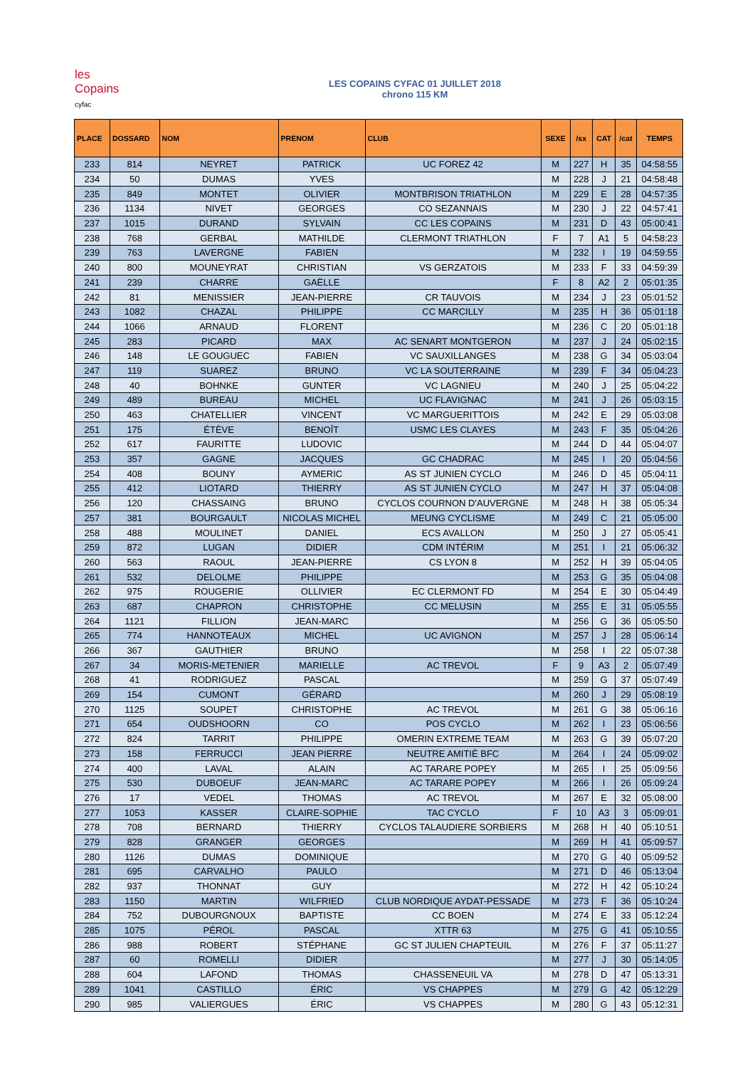les
Copains
cyfac
LES COPAINS CYFAC 01 JUILLET 2018
chrono 115 KM
| PLACE | DOSSARD | NOM | PRENOM | CLUB | SEXE | /sx | CAT | /cat | TEMPS |
| --- | --- | --- | --- | --- | --- | --- | --- | --- | --- |
| 233 | 814 | NEYRET | PATRICK | UC FOREZ 42 | M | 227 | H | 35 | 04:58:55 |
| 234 | 50 | DUMAS | YVES | | M | 228 | J | 21 | 04:58:48 |
| 235 | 849 | MONTET | OLIVIER | MONTBRISON TRIATHLON | M | 229 | E | 28 | 04:57:35 |
| 236 | 1134 | NIVET | GEORGES | CO SEZANNAIS | M | 230 | J | 22 | 04:57:41 |
| 237 | 1015 | DURAND | SYLVAIN | CC LES COPAINS | M | 231 | D | 43 | 05:00:41 |
| 238 | 768 | GERBAL | MATHILDE | CLERMONT TRIATHLON | F | 7 | A1 | 5 | 04:58:23 |
| 239 | 763 | LAVERGNE | FABIEN | | M | 232 | I | 19 | 04:59:55 |
| 240 | 800 | MOUNEYRAT | CHRISTIAN | VS GERZATOIS | M | 233 | F | 33 | 04:59:39 |
| 241 | 239 | CHARRE | GAËLLE | | F | 8 | A2 | 2 | 05:01:35 |
| 242 | 81 | MENISSIER | JEAN-PIERRE | CR TAUVOIS | M | 234 | J | 23 | 05:01:52 |
| 243 | 1082 | CHAZAL | PHILIPPE | CC MARCILLY | M | 235 | H | 36 | 05:01:18 |
| 244 | 1066 | ARNAUD | FLORENT | | M | 236 | C | 20 | 05:01:18 |
| 245 | 283 | PICARD | MAX | AC SENART MONTGERON | M | 237 | J | 24 | 05:02:15 |
| 246 | 148 | LE GOUGUEC | FABIEN | VC SAUXILLANGES | M | 238 | G | 34 | 05:03:04 |
| 247 | 119 | SUAREZ | BRUNO | VC LA SOUTERRAINE | M | 239 | F | 34 | 05:04:23 |
| 248 | 40 | BOHNKE | GUNTER | VC LAGNIEU | M | 240 | J | 25 | 05:04:22 |
| 249 | 489 | BUREAU | MICHEL | UC FLAVIGNAC | M | 241 | J | 26 | 05:03:15 |
| 250 | 463 | CHATELLIER | VINCENT | VC MARGUERITTOIS | M | 242 | E | 29 | 05:03:08 |
| 251 | 175 | ÉTÈVE | BENOÎT | USMC LES CLAYES | M | 243 | F | 35 | 05:04:26 |
| 252 | 617 | FAURITTE | LUDOVIC | | M | 244 | D | 44 | 05:04:07 |
| 253 | 357 | GAGNE | JACQUES | GC CHADRAC | M | 245 | I | 20 | 05:04:56 |
| 254 | 408 | BOUNY | AYMERIC | AS ST JUNIEN CYCLO | M | 246 | D | 45 | 05:04:11 |
| 255 | 412 | LIOTARD | THIERRY | AS ST JUNIEN CYCLO | M | 247 | H | 37 | 05:04:08 |
| 256 | 120 | CHASSAING | BRUNO | CYCLOS COURNON D'AUVERGNE | M | 248 | H | 38 | 05:05:34 |
| 257 | 381 | BOURGAULT | NICOLAS MICHEL | MEUNG CYCLISME | M | 249 | C | 21 | 05:05:00 |
| 258 | 488 | MOULINET | DANIEL | ECS AVALLON | M | 250 | J | 27 | 05:05:41 |
| 259 | 872 | LUGAN | DIDIER | CDM INTÉRIM | M | 251 | I | 21 | 05:06:32 |
| 260 | 563 | RAOUL | JEAN-PIERRE | CS LYON 8 | M | 252 | H | 39 | 05:04:05 |
| 261 | 532 | DELOLME | PHILIPPE | | M | 253 | G | 35 | 05:04:08 |
| 262 | 975 | ROUGERIE | OLLIVIER | EC CLERMONT FD | M | 254 | E | 30 | 05:04:49 |
| 263 | 687 | CHAPRON | CHRISTOPHE | CC MELUSIN | M | 255 | E | 31 | 05:05:55 |
| 264 | 1121 | FILLION | JEAN-MARC | | M | 256 | G | 36 | 05:05:50 |
| 265 | 774 | HANNOTEAUX | MICHEL | UC AVIGNON | M | 257 | J | 28 | 05:06:14 |
| 266 | 367 | GAUTHIER | BRUNO | | M | 258 | I | 22 | 05:07:38 |
| 267 | 34 | MORIS-METENIER | MARIELLE | AC TREVOL | F | 9 | A3 | 2 | 05:07:49 |
| 268 | 41 | RODRIGUEZ | PASCAL | | M | 259 | G | 37 | 05:07:49 |
| 269 | 154 | CUMONT | GÉRARD | | M | 260 | J | 29 | 05:08:19 |
| 270 | 1125 | SOUPET | CHRISTOPHE | AC TREVOL | M | 261 | G | 38 | 05:06:16 |
| 271 | 654 | OUDSHOORN | CO | POS CYCLO | M | 262 | I | 23 | 05:06:56 |
| 272 | 824 | TARRIT | PHILIPPE | OMERIN EXTREME TEAM | M | 263 | G | 39 | 05:07:20 |
| 273 | 158 | FERRUCCI | JEAN PIERRE | NEUTRE AMITIÉ BFC | M | 264 | I | 24 | 05:09:02 |
| 274 | 400 | LAVAL | ALAIN | AC TARARE POPEY | M | 265 | I | 25 | 05:09:56 |
| 275 | 530 | DUBOEUF | JEAN-MARC | AC TARARE POPEY | M | 266 | I | 26 | 05:09:24 |
| 276 | 17 | VEDEL | THOMAS | AC TREVOL | M | 267 | E | 32 | 05:08:00 |
| 277 | 1053 | KASSER | CLAIRE-SOPHIE | TAC CYCLO | F | 10 | A3 | 3 | 05:09:01 |
| 278 | 708 | BERNARD | THIERRY | CYCLOS TALAUDIERE SORBIERS | M | 268 | H | 40 | 05:10:51 |
| 279 | 828 | GRANGER | GEORGES | | M | 269 | H | 41 | 05:09:57 |
| 280 | 1126 | DUMAS | DOMINIQUE | | M | 270 | G | 40 | 05:09:52 |
| 281 | 695 | CARVALHO | PAULO | | M | 271 | D | 46 | 05:13:04 |
| 282 | 937 | THONNAT | GUY | | M | 272 | H | 42 | 05:10:24 |
| 283 | 1150 | MARTIN | WILFRIED | CLUB NORDIQUE AYDAT-PESSADE | M | 273 | F | 36 | 05:10:24 |
| 284 | 752 | DUBOURGNOUX | BAPTISTE | CC BOEN | M | 274 | E | 33 | 05:12:24 |
| 285 | 1075 | PÉROL | PASCAL | XTTR 63 | M | 275 | G | 41 | 05:10:55 |
| 286 | 988 | ROBERT | STÉPHANE | GC ST JULIEN CHAPTEUIL | M | 276 | F | 37 | 05:11:27 |
| 287 | 60 | ROMELLI | DIDIER | | M | 277 | J | 30 | 05:14:05 |
| 288 | 604 | LAFOND | THOMAS | CHASSENEUIL VA | M | 278 | D | 47 | 05:13:31 |
| 289 | 1041 | CASTILLO | ÉRIC | VS CHAPPES | M | 279 | G | 42 | 05:12:29 |
| 290 | 985 | VALIERGUES | ÉRIC | VS CHAPPES | M | 280 | G | 43 | 05:12:31 |